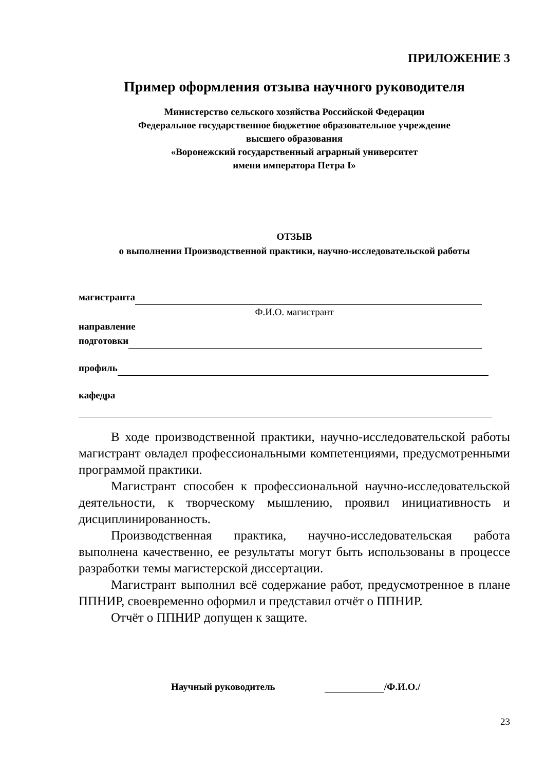ПРИЛОЖЕНИЕ 3
Пример оформления отзыва научного руководителя
Министерство сельского хозяйства Российской Федерации
Федеральное государственное бюджетное образовательное учреждение
высшего образования
«Воронежский государственный аграрный университет
имени императора Петра I»
ОТЗЫВ
о выполнении Производственной практики, научно-исследовательской работы
магистранта
Ф.И.О. магистрант
направление
подготовки
профиль
кафедра
В ходе производственной практики, научно-исследовательской работы магистрант овладел профессиональными компетенциями, предусмотренными программой практики.
Магистрант способен к профессиональной научно-исследовательской деятельности, к творческому мышлению, проявил инициативность и дисциплинированность.
Производственная практика, научно-исследовательская работа выполнена качественно, ее результаты могут быть использованы в процессе разработки темы магистерской диссертации.
Магистрант выполнил всё содержание работ, предусмотренное в плане ППНИР, своевременно оформил и представил отчёт о ППНИР.
Отчёт о ППНИР допущен к защите.
Научный руководитель /Ф.И.О./
23